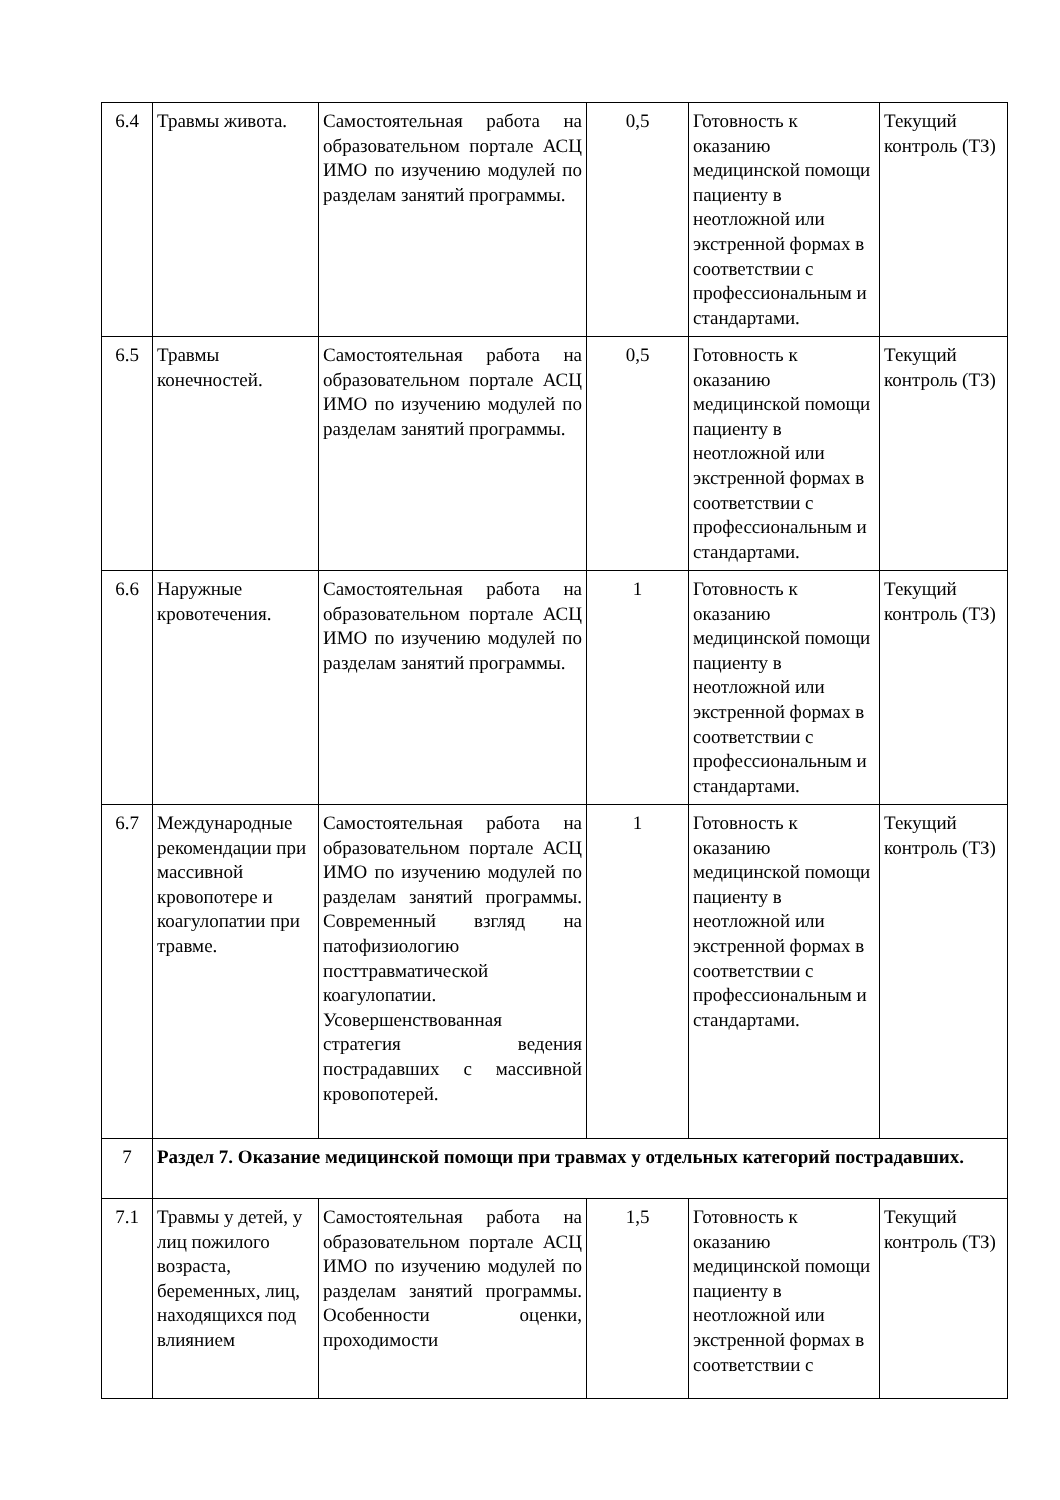| 6.4 | Травмы живота. | Самостоятельная работа на образовательном портале АСЦ ИМО по изучению модулей по разделам занятий программы. | 0,5 | Готовность к оказанию медицинской помощи пациенту в неотложной или экстренной формах в соответствии с профессиональным и стандартами. | Текущий контроль (ТЗ) |
| 6.5 | Травмы конечностей. | Самостоятельная работа на образовательном портале АСЦ ИМО по изучению модулей по разделам занятий программы. | 0,5 | Готовность к оказанию медицинской помощи пациенту в неотложной или экстренной формах в соответствии с профессиональным и стандартами. | Текущий контроль (ТЗ) |
| 6.6 | Наружные кровотечения. | Самостоятельная работа на образовательном портале АСЦ ИМО по изучению модулей по разделам занятий программы. | 1 | Готовность к оказанию медицинской помощи пациенту в неотложной или экстренной формах в соответствии с профессиональным и стандартами. | Текущий контроль (ТЗ) |
| 6.7 | Международные рекомендации при массивной кровопотере и коагулопатии при травме. | Самостоятельная работа на образовательном портале АСЦ ИМО по изучению модулей по разделам занятий программы. Современный взгляд на патофизиологию посттравматической коагулопатии. Усовершенствованная стратегия ведения пострадавших с массивной кровопотерей. | 1 | Готовность к оказанию медицинской помощи пациенту в неотложной или экстренной формах в соответствии с профессиональным и стандартами. | Текущий контроль (ТЗ) |
| 7 | Раздел 7. Оказание медицинской помощи при травмах у отдельных категорий пострадавших. | | | | |
| 7.1 | Травмы у детей, у лиц пожилого возраста, беременных, лиц, находящихся под влиянием | Самостоятельная работа на образовательном портале АСЦ ИМО по изучению модулей по разделам занятий программы. Особенности оценки, проходимости | 1,5 | Готовность к оказанию медицинской помощи пациенту в неотложной или экстренной формах в соответствии с | Текущий контроль (ТЗ) |